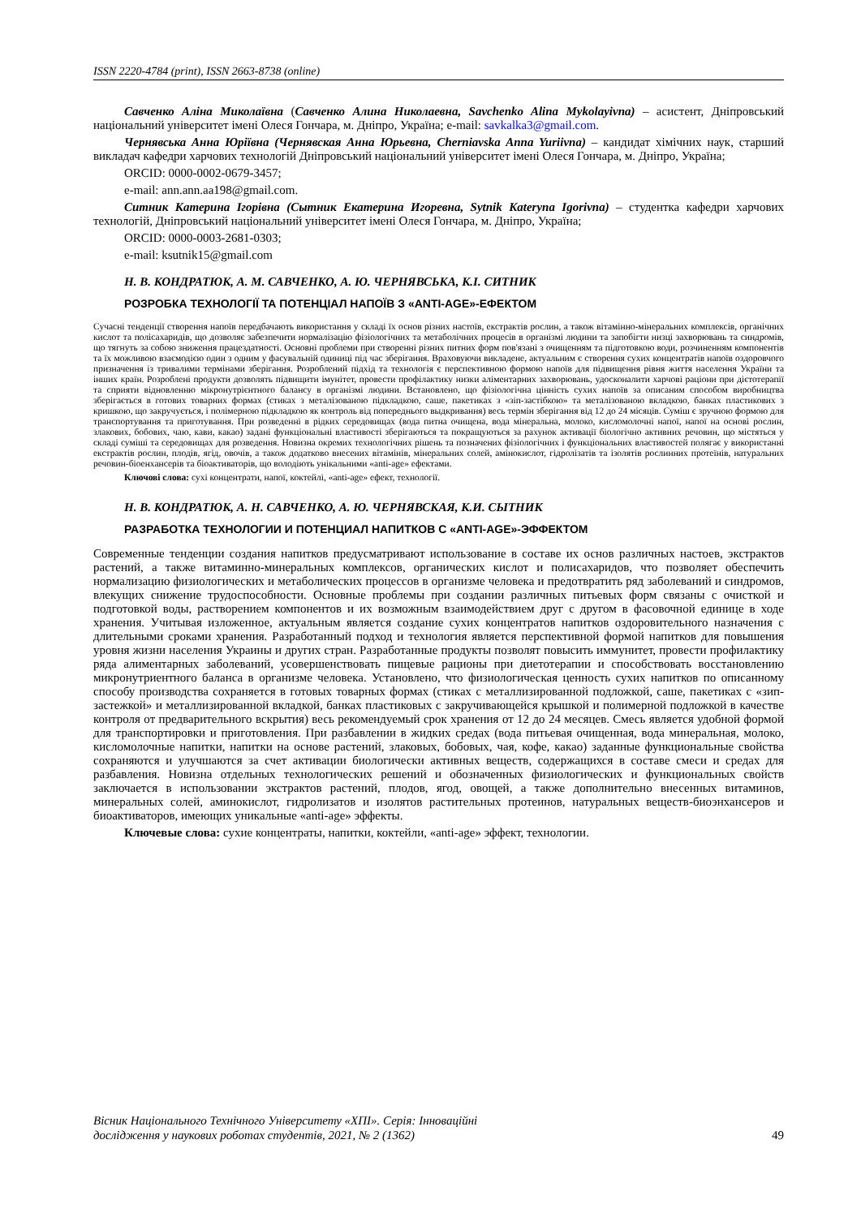ISSN 2220-4784 (print), ISSN 2663-8738 (online)
Савченко Аліна Миколаївна (Савченко Алина Николаевна, Savchenko Alina Mykolayivna) – асистент, Дніпровський національний університет імені Олеся Гончара, м. Дніпро, Україна; e-mail: savkalka3@gmail.com.
Чернявська Анна Юріївна (Чернявская Анна Юрьевна, Cherniavska Anna Yuriivna) – кандидат хімічних наук, старший викладач кафедри харчових технологій Дніпровський національний університет імені Олеся Гончара, м. Дніпро, Україна;
ORCID: 0000-0002-0679-3457;
e-mail: ann.ann.aa198@gmail.com.
Ситник Катерина Ігорівна (Сытник Екатерина Игоревна, Sytnik Kateryna Igorivna) – студентка кафедри харчових технологій, Дніпровський національний університет імені Олеся Гончара, м. Дніпро, Україна;
ORCID: 0000-0003-2681-0303;
e-mail: ksutnik15@gmail.com
Н. В. КОНДРАТЮК, А. М. САВЧЕНКО, А. Ю. ЧЕРНЯВСЬКА, К.І. СИТНИК
РОЗРОБКА ТЕХНОЛОГІЇ ТА ПОТЕНЦІАЛ НАПОЇВ З «ANTI-AGE»-ЕФЕКТОМ
Сучасні тенденції створення напоїв передбачають використання у складі їх основ різних настоїв, екстрактів рослин, а також вітамінно-мінеральних комплексів, органічних кислот та полісахаридів, що дозволяє забезпечити нормалізацію фізіологічних та метаболічних процесів в організмі людини та запобігти низці захворювань та синдромів, що тягнуть за собою зниження працездатності. Основні проблеми при створенні різних питних форм пов'язані з очищенням та підготовкою води, розчиненням компонентів та їх можливою взаємодією один з одним у фасувальній одиниці під час зберігання. Враховуючи викладене, актуальним є створення сухих концентратів напоїв оздоровчого призначення із тривалими термінами зберігання. Розроблений підхід та технологія є перспективною формою напоїв для підвищення рівня життя населення України та інших країн. Розроблені продукти дозволять підвищити імунітет, провести профілактику низки аліментарних захворювань, удосконалити харчові раціони при дієтотерапії та сприяти відновленню мікронутрієнтного балансу в організмі людини. Встановлено, що фізіологічна цінність сухих напоїв за описаним способом виробництва зберігається в готових товарних формах (стиках з металізованою підкладкою, саше, пакетиках з «зіп-застібкою» та металізованою вкладкою, банках пластикових з кришкою, що закручується, і полімерною підкладкою як контроль від попереднього выдкривання) весь термін зберігання від 12 до 24 місяців. Суміш є зручною формою для транспортування та приготування. При розведенні в рідких середовищах (вода питна очищена, вода мінеральна, молоко, кисломолочні напої, напої на основі рослин, злакових, бобових, чаю, кави, какао) задані функціональні властивості зберігаються та покращуються за рахунок активації біологічно активних речовин, що містяться у складі суміші та середовищах для розведення. Новизна окремих технологічних рішень та позначених фізіологічних і функціональних властивостей полягає у використанні екстрактів рослин, плодів, ягід, овочів, а також додатково внесених вітамінів, мінеральних солей, амінокислот, гідролізатів та ізолятів рослинних протеїнів, натуральних речовин-біоенхансерів та біоактиваторів, що володіють унікальними «anti-age» ефектами.
Ключові слова: сухі концентрати, напої, коктейлі, «anti-age» ефект, технології.
Н. В. КОНДРАТЮК, А. Н. САВЧЕНКО, А. Ю. ЧЕРНЯВСКАЯ, К.И. СЫТНИК
РАЗРАБОТКА ТЕХНОЛОГИИ И ПОТЕНЦИАЛ НАПИТКОВ С «ANTI-AGE»-ЭФФЕКТОМ
Современные тенденции создания напитков предусматривают использование в составе их основ различных настоев, экстрактов растений, а также витаминно-минеральных комплексов, органических кислот и полисахаридов, что позволяет обеспечить нормализацию физиологических и метаболических процессов в организме человека и предотвратить ряд заболеваний и синдромов, влекущих снижение трудоспособности. Основные проблемы при создании различных питьевых форм связаны с очисткой и подготовкой воды, растворением компонентов и их возможным взаимодействием друг с другом в фасовочной единице в ходе хранения. Учитывая изложенное, актуальным является создание сухих концентратов напитков оздоровительного назначения с длительными сроками хранения. Разработанный подход и технология является перспективной формой напитков для повышения уровня жизни населения Украины и других стран. Разработанные продукты позволят повысить иммунитет, провести профилактику ряда алиментарных заболеваний, усовершенствовать пищевые рационы при диетотерапии и способствовать восстановлению микронутриентного баланса в организме человека. Установлено, что физиологическая ценность сухих напитков по описанному способу производства сохраняется в готовых товарных формах (стиках с металлизированной подложкой, саше, пакетиках с «зип-застежкой» и металлизированной вкладкой, банках пластиковых с закручивающейся крышкой и полимерной подложкой в качестве контроля от предварительного вскрытия) весь рекомендуемый срок хранения от 12 до 24 месяцев. Смесь является удобной формой для транспортировки и приготовления. При разбавлении в жидких средах (вода питьевая очищенная, вода минеральная, молоко, кисломолочные напитки, напитки на основе растений, злаковых, бобовых, чая, кофе, какао) заданные функциональные свойства сохраняются и улучшаются за счет активации биологически активных веществ, содержащихся в составе смеси и средах для разбавления. Новизна отдельных технологических решений и обозначенных физиологических и функциональных свойств заключается в использовании экстрактов растений, плодов, ягод, овощей, а также дополнительно внесенных витаминов, минеральных солей, аминокислот, гидролизатов и изолятов растительных протеинов, натуральных веществ-биоэнхансеров и биоактиваторов, имеющих уникальные «anti-age» эффекты.
Ключевые слова: сухие концентраты, напитки, коктейли, «anti-age» эффект, технологии.
Вісник Національного Технічного Університету «ХПІ». Серія: Інноваційні
дослідження у наукових роботах студентів, 2021, № 2 (1362) 49